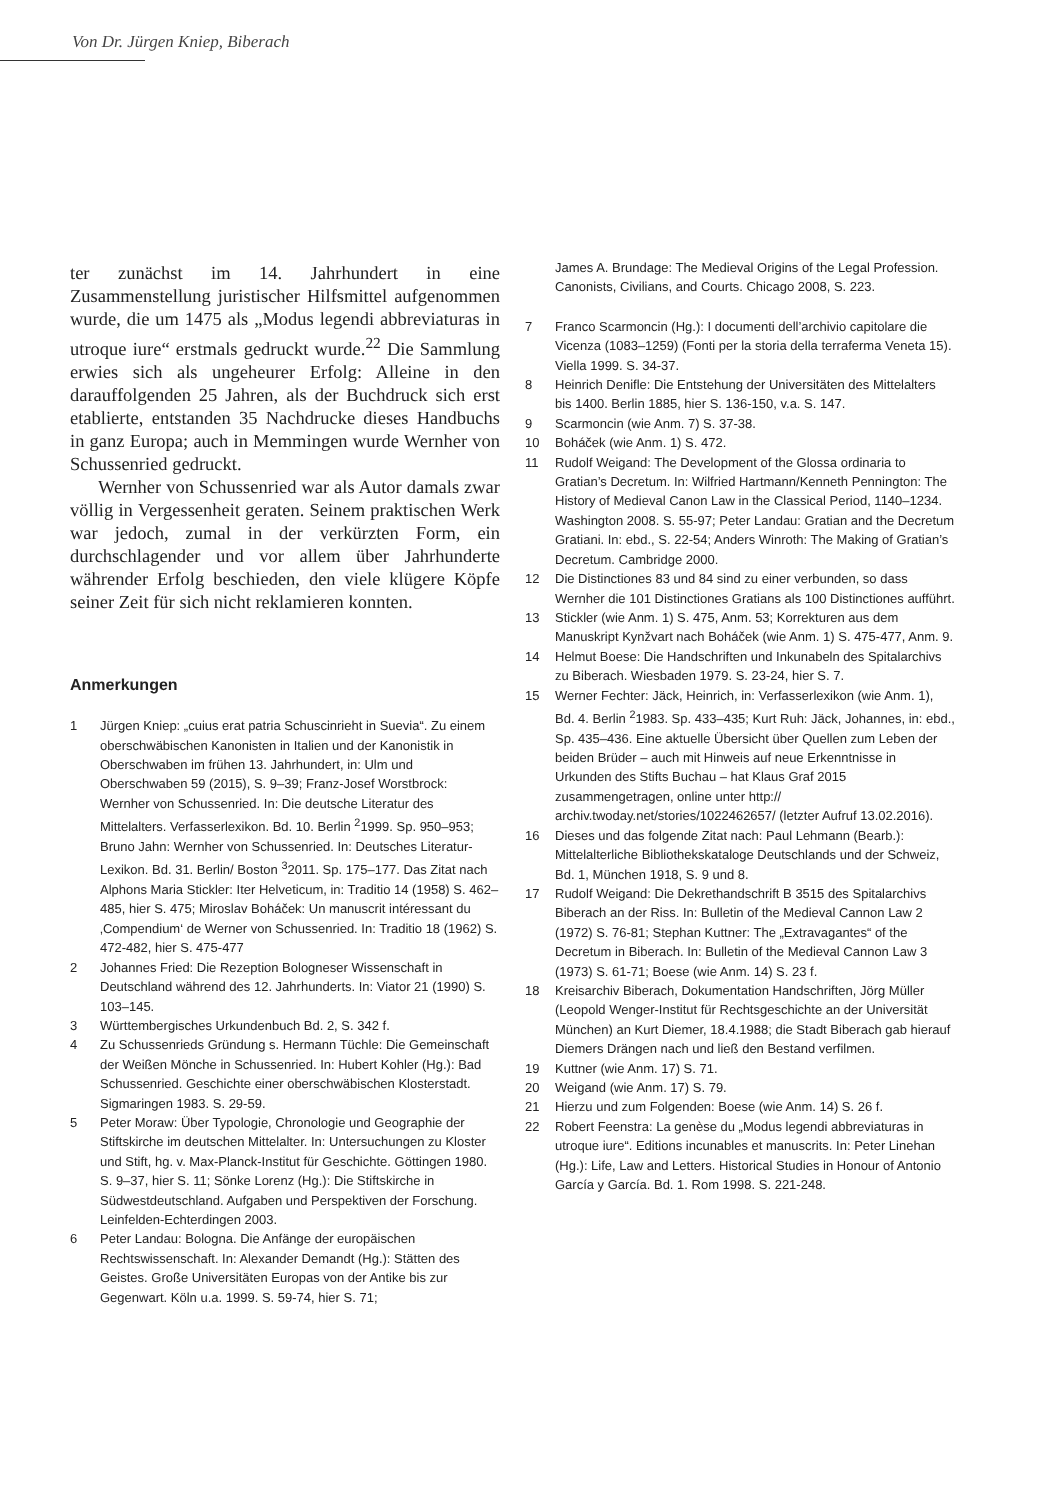Von Dr. Jürgen Kniep, Biberach
ter zunächst im 14. Jahrhundert in eine Zusammenstellung juristischer Hilfsmittel aufgenommen wurde, die um 1475 als „Modus legendi abbreviaturas in utroque iure“ erstmals gedruckt wurde.<sup>22</sup> Die Sammlung erwies sich als ungeheurer Erfolg: Alleine in den darauffolgenden 25 Jahren, als der Buchdruck sich erst etablierte, entstanden 35 Nachdrucke dieses Handbuchs in ganz Europa; auch in Memmingen wurde Wernher von Schussenried gedruckt.
Wernher von Schussenried war als Autor damals zwar völlig in Vergessenheit geraten. Seinem praktischen Werk war jedoch, zumal in der verkürzten Form, ein durchschlagender und vor allem über Jahrhunderte währender Erfolg beschieden, den viele klügere Köpfe seiner Zeit für sich nicht reklamieren konnten.
Anmerkungen
1 Jürgen Kniep: „cuius erat patria Schuscinrieht in Suevia“. Zu einem oberschwäbischen Kanonisten in Italien und der Kanonistik in Oberschwaben im frühen 13. Jahrhundert, in: Ulm und Oberschwaben 59 (2015), S. 9–39; Franz-Josef Worstbrock: Wernher von Schussenried. In: Die deutsche Literatur des Mittelalters. Verfasserlexikon. Bd. 10. Berlin <sup>2</sup>1999. Sp. 950–953; Bruno Jahn: Wernher von Schussenried. In: Deutsches Literatur-Lexikon. Bd. 31. Berlin/ Boston <sup>3</sup>2011. Sp. 175–177. Das Zitat nach Alphons Maria Stickler: Iter Helveticum, in: Traditio 14 (1958) S. 462–485, hier S. 475; Miroslav Boháček: Un manuscrit intéressant du ‚Compendium‘ de Werner von Schussenried. In: Traditio 18 (1962) S. 472-482, hier S. 475-477
2 Johannes Fried: Die Rezeption Bologneser Wissenschaft in Deutschland während des 12. Jahrhunderts. In: Viator 21 (1990) S. 103–145.
3 Württembergisches Urkundenbuch Bd. 2, S. 342 f.
4 Zu Schussenrieds Gründung s. Hermann Tüchle: Die Gemeinschaft der Weißen Mönche in Schussenried. In: Hubert Kohler (Hg.): Bad Schussenried. Geschichte einer oberschwäbischen Klosterstadt. Sigmaringen 1983. S. 29-59.
5 Peter Moraw: Über Typologie, Chronologie und Geographie der Stiftskirche im deutschen Mittelalter. In: Untersuchungen zu Kloster und Stift, hg. v. Max-Planck-Institut für Geschichte. Göttingen 1980. S. 9–37, hier S. 11; Sönke Lorenz (Hg.): Die Stiftskirche in Südwestdeutschland. Aufgaben und Perspektiven der Forschung. Leinfelden-Echterdingen 2003.
6 Peter Landau: Bologna. Die Anfänge der europäischen Rechtswissenschaft. In: Alexander Demandt (Hg.): Stätten des Geistes. Große Universitäten Europas von der Antike bis zur Gegenwart. Köln u.a. 1999. S. 59-74, hier S. 71;
James A. Brundage: The Medieval Origins of the Legal Profession. Canonists, Civilians, and Courts. Chicago 2008, S. 223.
7 Franco Scarmoncin (Hg.): I documenti dell’archivio capitolare die Vicenza (1083–1259) (Fonti per la storia della terraferma Veneta 15). Viella 1999. S. 34-37.
8 Heinrich Denifle: Die Entstehung der Universitäten des Mittelalters bis 1400. Berlin 1885, hier S. 136-150, v.a. S. 147.
9 Scarmoncin (wie Anm. 7) S. 37-38.
10 Boháček (wie Anm. 1) S. 472.
11 Rudolf Weigand: The Development of the Glossa ordinaria to Gratian’s Decretum. In: Wilfried Hartmann/Kenneth Pennington: The History of Medieval Canon Law in the Classical Period, 1140–1234. Washington 2008. S. 55-97; Peter Landau: Gratian and the Decretum Gratiani. In: ebd., S. 22-54; Anders Winroth: The Making of Gratian’s Decretum. Cambridge 2000.
12 Die Distinctiones 83 und 84 sind zu einer verbunden, so dass Wernher die 101 Distinctiones Gratians als 100 Distinctiones aufführt.
13 Stickler (wie Anm. 1) S. 475, Anm. 53; Korrekturen aus dem Manuskript Kynžvart nach Boháček (wie Anm. 1) S. 475-477, Anm. 9.
14 Helmut Boese: Die Handschriften und Inkunabeln des Spitalarchivs zu Biberach. Wiesbaden 1979. S. 23-24, hier S. 7.
15 Werner Fechter: Jäck, Heinrich, in: Verfasserlexikon (wie Anm. 1), Bd. 4. Berlin <sup>2</sup>1983. Sp. 433–435; Kurt Ruh: Jäck, Johannes, in: ebd., Sp. 435–436. Eine aktuelle Übersicht über Quellen zum Leben der beiden Brüder – auch mit Hinweis auf neue Erkenntnisse in Urkunden des Stifts Buchau – hat Klaus Graf 2015 zusammengetragen, online unter http:// archiv.twoday.net/stories/1022462657/ (letzter Aufruf 13.02.2016).
16 Dieses und das folgende Zitat nach: Paul Lehmann (Bearb.): Mittelalterliche Bibliothekskataloge Deutschlands und der Schweiz, Bd. 1, München 1918, S. 9 und 8.
17 Rudolf Weigand: Die Dekrethandschrift B 3515 des Spitalarchivs Biberach an der Riss. In: Bulletin of the Medieval Cannon Law 2 (1972) S. 76-81; Stephan Kuttner: The „Extravagantes“ of the Decretum in Biberach. In: Bulletin of the Medieval Cannon Law 3 (1973) S. 61-71; Boese (wie Anm. 14) S. 23 f.
18 Kreisarchiv Biberach, Dokumentation Handschriften, Jörg Müller (Leopold Wenger-Institut für Rechtsgeschichte an der Universität München) an Kurt Diemer, 18.4.1988; die Stadt Biberach gab hierauf Diemers Drängen nach und ließ den Bestand verfilmen.
19 Kuttner (wie Anm. 17) S. 71.
20 Weigand (wie Anm. 17) S. 79.
21 Hierzu und zum Folgenden: Boese (wie Anm. 14) S. 26 f.
22 Robert Feenstra: La genèse du „Modus legendi abbreviaturas in utroque iure“. Editions incunables et manuscrits. In: Peter Linehan (Hg.): Life, Law and Letters. Historical Studies in Honour of Antonio García y García. Bd. 1. Rom 1998. S. 221-248.